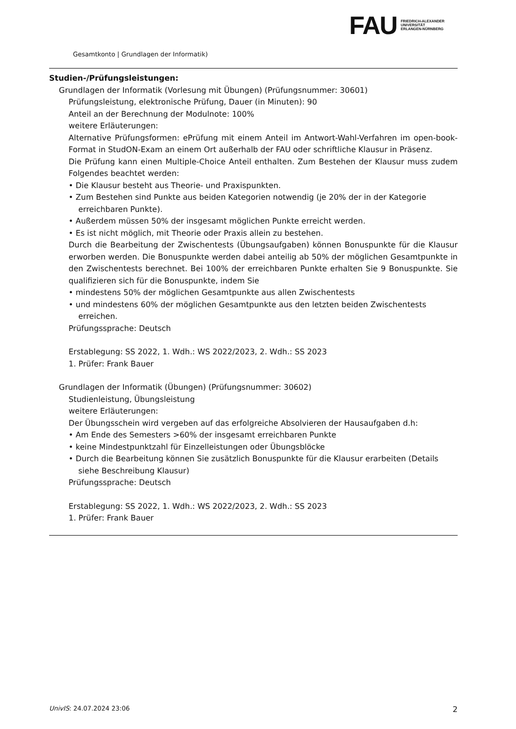FAU
FRIEDRICH-ALEXANDER
UNIVERSITÄT
ERLANGEN-NÜRNBERG
Gesamtkonto | Grundlagen der Informatik)
Studien-/Prüfungsleistungen:
Grundlagen der Informatik (Vorlesung mit Übungen) (Prüfungsnummer: 30601)
Prüfungsleistung, elektronische Prüfung, Dauer (in Minuten): 90
Anteil an der Berechnung der Modulnote: 100%
weitere Erläuterungen:
Alternative Prüfungsformen: ePrüfung mit einem Anteil im Antwort-Wahl-Verfahren im open-book-Format in StudON-Exam an einem Ort außerhalb der FAU oder schriftliche Klausur in Präsenz.
Die Prüfung kann einen Multiple-Choice Anteil enthalten. Zum Bestehen der Klausur muss zudem Folgendes beachtet werden:
• Die Klausur besteht aus Theorie- und Praxispunkten.
• Zum Bestehen sind Punkte aus beiden Kategorien notwendig (je 20% der in der Kategorie erreichbaren Punkte).
• Außerdem müssen 50% der insgesamt möglichen Punkte erreicht werden.
• Es ist nicht möglich, mit Theorie oder Praxis allein zu bestehen.
Durch die Bearbeitung der Zwischentests (Übungsaufgaben) können Bonuspunkte für die Klausur erworben werden. Die Bonuspunkte werden dabei anteilig ab 50% der möglichen Gesamtpunkte in den Zwischentests berechnet. Bei 100% der erreichbaren Punkte erhalten Sie 9 Bonuspunkte. Sie qualifizieren sich für die Bonuspunkte, indem Sie
• mindestens 50% der möglichen Gesamtpunkte aus allen Zwischentests
• und mindestens 60% der möglichen Gesamtpunkte aus den letzten beiden Zwischentests erreichen.
Prüfungssprache: Deutsch
Erstablegung: SS 2022, 1. Wdh.: WS 2022/2023, 2. Wdh.: SS 2023
1. Prüfer: Frank Bauer
Grundlagen der Informatik (Übungen) (Prüfungsnummer: 30602)
Studienleistung, Übungsleistung
weitere Erläuterungen:
Der Übungsschein wird vergeben auf das erfolgreiche Absolvieren der Hausaufgaben d.h:
• Am Ende des Semesters >60% der insgesamt erreichbaren Punkte
• keine Mindestpunktzahl für Einzelleistungen oder Übungsblöcke
• Durch die Bearbeitung können Sie zusätzlich Bonuspunkte für die Klausur erarbeiten (Details siehe Beschreibung Klausur)
Prüfungssprache: Deutsch
Erstablegung: SS 2022, 1. Wdh.: WS 2022/2023, 2. Wdh.: SS 2023
1. Prüfer: Frank Bauer
UnivIS: 24.07.2024 23:06 2